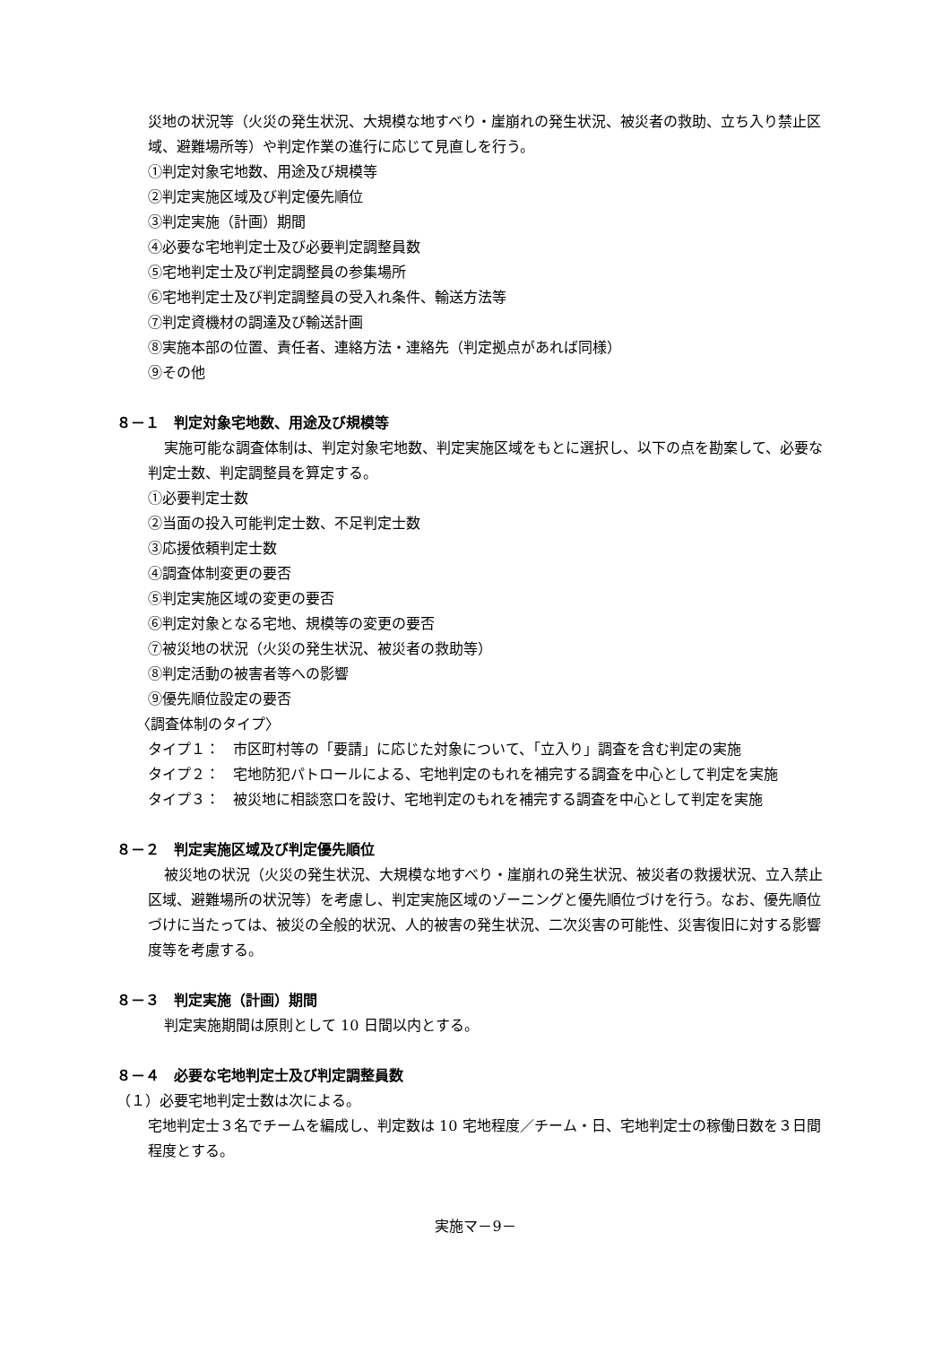災地の状況等（火災の発生状況、大規模な地すべり・崖崩れの発生状況、被災者の救助、立ち入り禁止区域、避難場所等）や判定作業の進行に応じて見直しを行う。
①判定対象宅地数、用途及び規模等
②判定実施区域及び判定優先順位
③判定実施（計画）期間
④必要な宅地判定士及び必要判定調整員数
⑤宅地判定士及び判定調整員の参集場所
⑥宅地判定士及び判定調整員の受入れ条件、輸送方法等
⑦判定資機材の調達及び輸送計画
⑧実施本部の位置、責任者、連絡方法・連絡先（判定拠点があれば同様）
⑨その他
８－１　判定対象宅地数、用途及び規模等
実施可能な調査体制は、判定対象宅地数、判定実施区域をもとに選択し、以下の点を勘案して、必要な判定士数、判定調整員を算定する。
①必要判定士数
②当面の投入可能判定士数、不足判定士数
③応援依頼判定士数
④調査体制変更の要否
⑤判定実施区域の変更の要否
⑥判定対象となる宅地、規模等の変更の要否
⑦被災地の状況（火災の発生状況、被災者の救助等）
⑧判定活動の被害者等への影響
⑨優先順位設定の要否
〈調査体制のタイプ〉
タイプ１： 市区町村等の「要請」に応じた対象について、「立入り」調査を含む判定の実施
タイプ２： 宅地防犯パトロールによる、宅地判定のもれを補完する調査を中心として判定を実施
タイプ３： 被災地に相談窓口を設け、宅地判定のもれを補完する調査を中心として判定を実施
８－２　判定実施区域及び判定優先順位
被災地の状況（火災の発生状況、大規模な地すべり・崖崩れの発生状況、被災者の救援状況、立入禁止区域、避難場所の状況等）を考慮し、判定実施区域のゾーニングと優先順位づけを行う。なお、優先順位づけに当たっては、被災の全般的状況、人的被害の発生状況、二次災害の可能性、災害復旧に対する影響度等を考慮する。
８－３　判定実施（計画）期間
判定実施期間は原則として 10 日間以内とする。
８－４　必要な宅地判定士及び判定調整員数
（１）必要宅地判定士数は次による。
宅地判定士３名でチームを編成し、判定数は 10 宅地程度／チーム・日、宅地判定士の稼働日数を３日間程度とする。
実施マ－9－